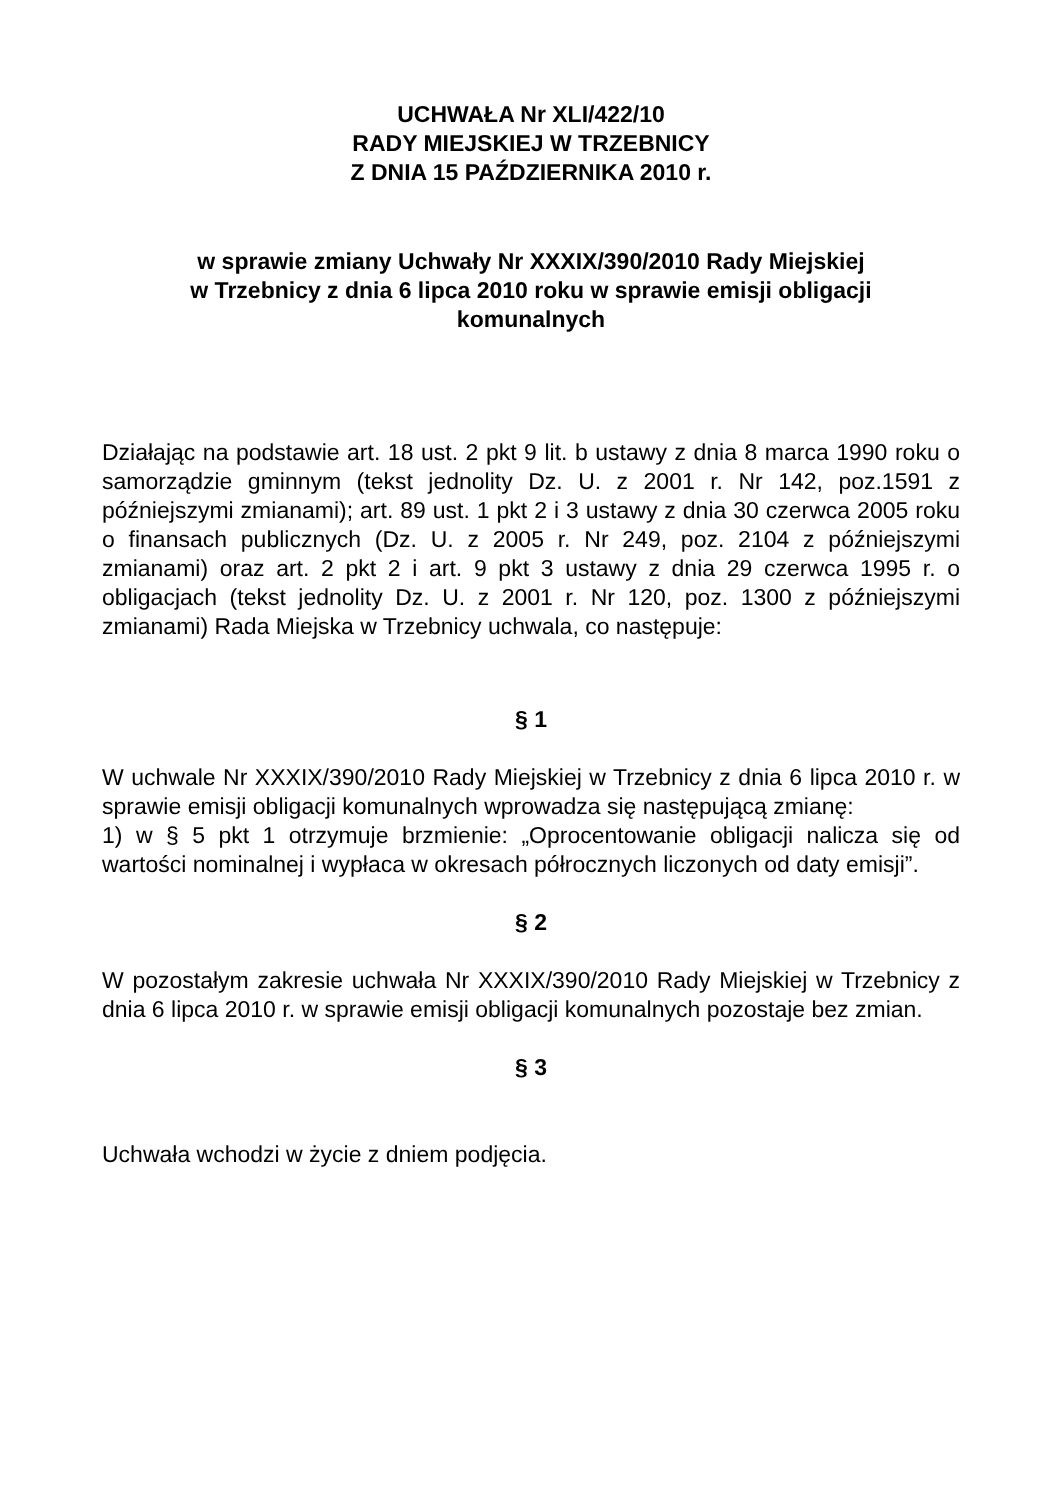UCHWAŁA Nr XLI/422/10
RADY MIEJSKIEJ W TRZEBNICY
Z DNIA 15 PAŹDZIERNIKA 2010 r.
w sprawie zmiany Uchwały Nr XXXIX/390/2010 Rady Miejskiej
w Trzebnicy z dnia 6 lipca 2010 roku w sprawie emisji obligacji
komunalnych
Działając na podstawie art. 18 ust. 2 pkt 9 lit. b ustawy z dnia 8 marca 1990 roku o samorządzie gminnym (tekst jednolity Dz. U. z 2001 r. Nr 142, poz.1591 z późniejszymi zmianami); art. 89 ust. 1 pkt 2 i 3 ustawy z dnia 30 czerwca 2005 roku o finansach publicznych (Dz. U. z 2005 r. Nr 249, poz. 2104 z późniejszymi zmianami) oraz art. 2 pkt 2 i art. 9 pkt 3 ustawy z dnia 29 czerwca 1995 r. o obligacjach (tekst jednolity Dz. U. z 2001 r. Nr 120, poz. 1300 z późniejszymi zmianami) Rada Miejska w Trzebnicy uchwala, co następuje:
§ 1
W uchwale Nr XXXIX/390/2010 Rady Miejskiej w Trzebnicy z dnia 6 lipca 2010 r. w sprawie emisji obligacji komunalnych wprowadza się następującą zmianę:
1) w § 5 pkt 1 otrzymuje brzmienie: „Oprocentowanie obligacji nalicza się od wartości nominalnej i wypłaca w okresach półrocznych liczonych od daty emisji”.
§ 2
W pozostałym zakresie uchwała Nr XXXIX/390/2010 Rady Miejskiej w Trzebnicy z dnia 6 lipca 2010 r. w sprawie emisji obligacji komunalnych pozostaje bez zmian.
§ 3
Uchwała wchodzi w życie z dniem podjęcia.